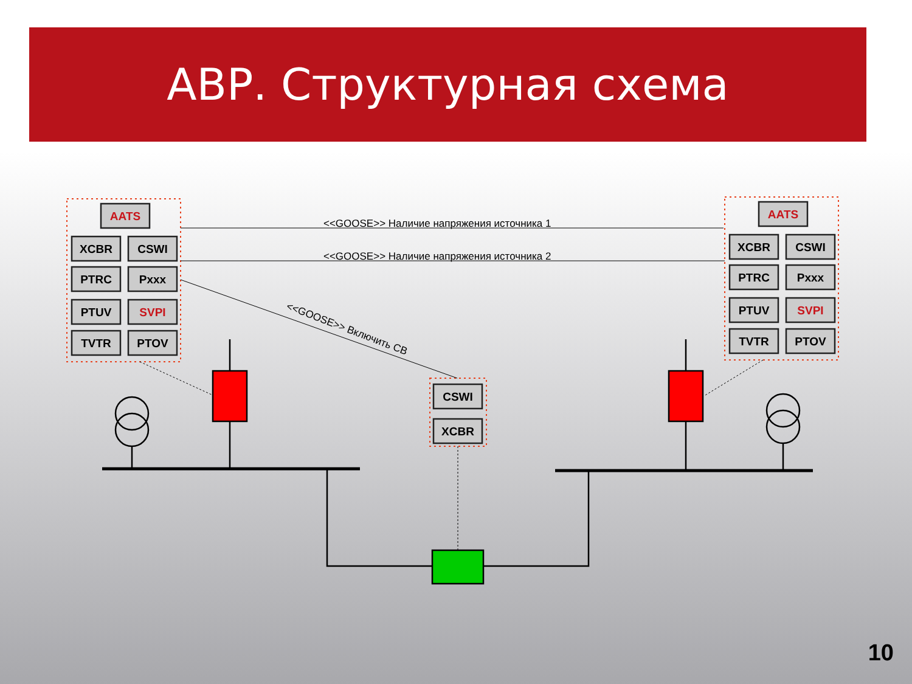АВР. Структурная схема
AATS
XCBR
CSWI
PTRC
Pxxx
PTUV
SVPI
TVTR
PTOV
AATS
XCBR
CSWI
PTRC
Pxxx
PTUV
SVPI
TVTR
PTOV
CSWI
XCBR
<<GOOSE>> Наличие напряжения источника 1
<<GOOSE>> Наличие напряжения источника 2
<<GOOSE>> Включить СВ
10